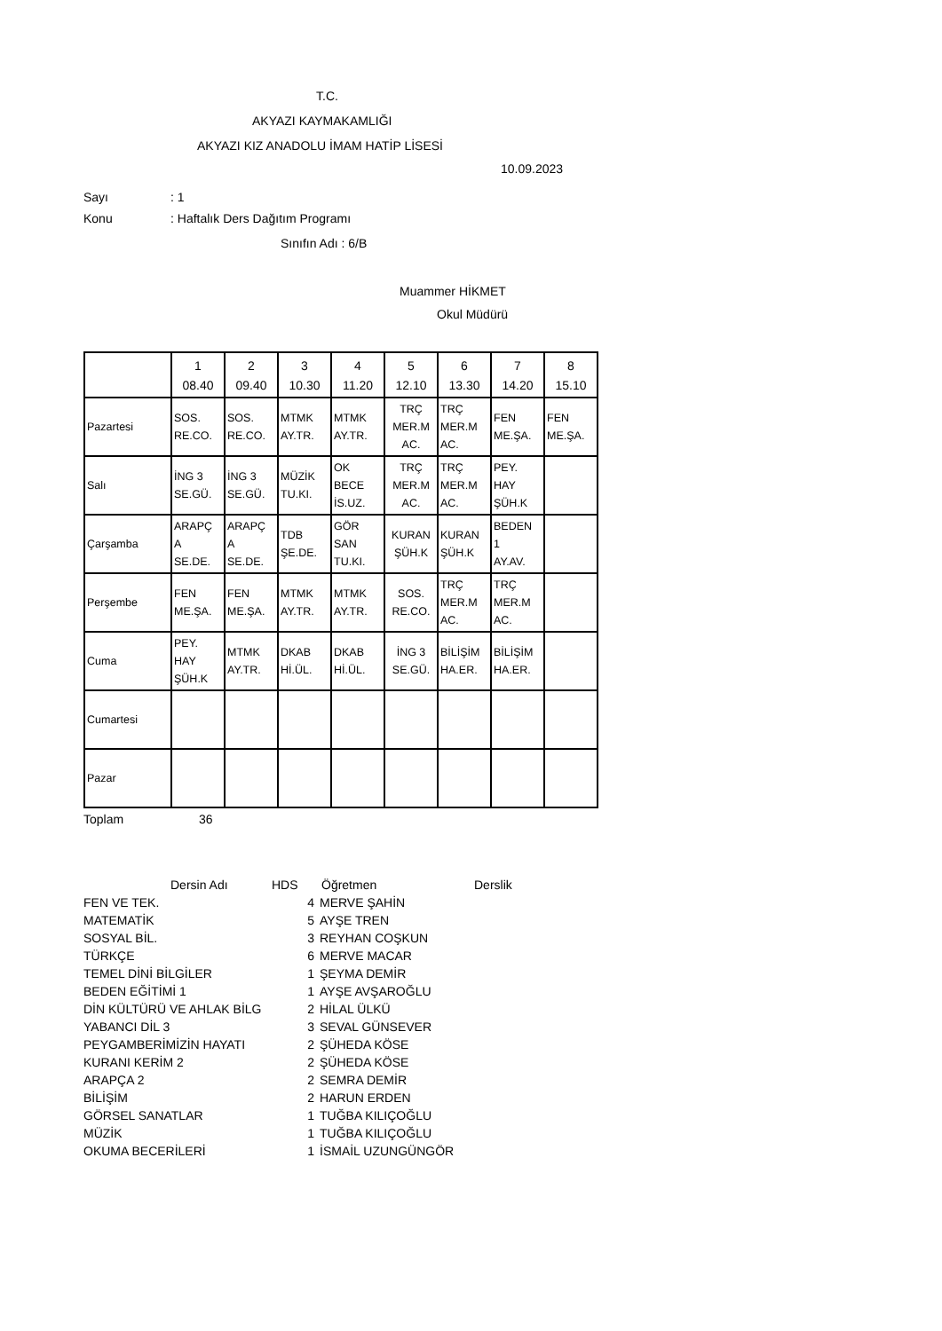T.C.
AKYAZI KAYMAKAMLIĞI
AKYAZI KIZ ANADOLU İMAM HATİP LİSESİ
10.09.2023
Sayı: 1
Konu: Haftalık Ders Dağıtım Programı
Sınıfın Adı : 6/B
Muammer HİKMET
Okul Müdürü
| | 1 08.40 | 2 09.40 | 3 10.30 | 4 11.20 | 5 12.10 | 6 13.30 | 7 14.20 | 8 15.10 |
| --- | --- | --- | --- | --- | --- | --- | --- | --- |
| Pazartesi | SOS. RE.CO. | SOS. RE.CO. | MTMK AY.TR. | MTMK AY.TR. | TRÇ MER.M AC. | TRÇ MER.M AC. | FEN ME.ŞA. | FEN ME.ŞA. |
| Salı | İNG 3 SE.GÜ. | İNG 3 SE.GÜ. | MÜZİK TU.KI. | OK BECE İS.UZ. | TRÇ MER.M AC. | TRÇ MER.M AC. | PEY. HAY ŞÜH.K | |
| Çarşamba | ARAPÇ A SE.DE. | ARAPÇ A SE.DE. | TDB ŞE.DE. | GÖR SAN TU.KI. | KURAN ŞÜH.K | KURAN ŞÜH.K | BEDEN 1 AY.AV. | |
| Perşembe | FEN ME.ŞA. | FEN ME.ŞA. | MTMK AY.TR. | MTMK AY.TR. | SOS. RE.CO. | TRÇ MER.M AC. | TRÇ MER.M AC. | |
| Cuma | PEY. HAY ŞÜH.K | MTMK AY.TR. | DKAB Hİ.ÜL. | DKAB Hİ.ÜL. | İNG 3 SE.GÜ. | BİLİŞİM HA.ER. | BİLİŞİM HA.ER. | |
| Cumartesi | | | | | | | | |
| Pazar | | | | | | | | |
Toplam 36
| Dersin Adı | HDS | Öğretmen | Derslik |
| FEN VE TEK. | 4 | MERVE ŞAHİN | |
| MATEMATİK | 5 | AYŞE TREN | |
| SOSYAL BİL. | 3 | REYHAN COŞKUN | |
| TÜRKÇE | 6 | MERVE MACAR | |
| TEMEL DİNİ BİLGİLER | 1 | ŞEYMA DEMİR | |
| BEDEN EĞİTİMİ 1 | 1 | AYŞE AVŞAROĞLU | |
| DİN KÜLTÜRÜ VE AHLAK BİLG | 2 | HİLAL ÜLKÜ | |
| YABANCI DİL 3 | 3 | SEVAL GÜNSEVER | |
| PEYGAMBERİMİZİN HAYATI | 2 | ŞÜHEDA KÖSE | |
| KURANI KERİM 2 | 2 | ŞÜHEDA KÖSE | |
| ARAPÇA 2 | 2 | SEMRA DEMİR | |
| BİLİŞİM | 2 | HARUN ERDEN | |
| GÖRSEL SANATLAR | 1 | TUĞBA KILIÇOĞLU | |
| MÜZİK | 1 | TUĞBA KILIÇOĞLU | |
| OKUMA BECERİLERİ | 1 | İSMAİL UZUNGÜNGÖR | |